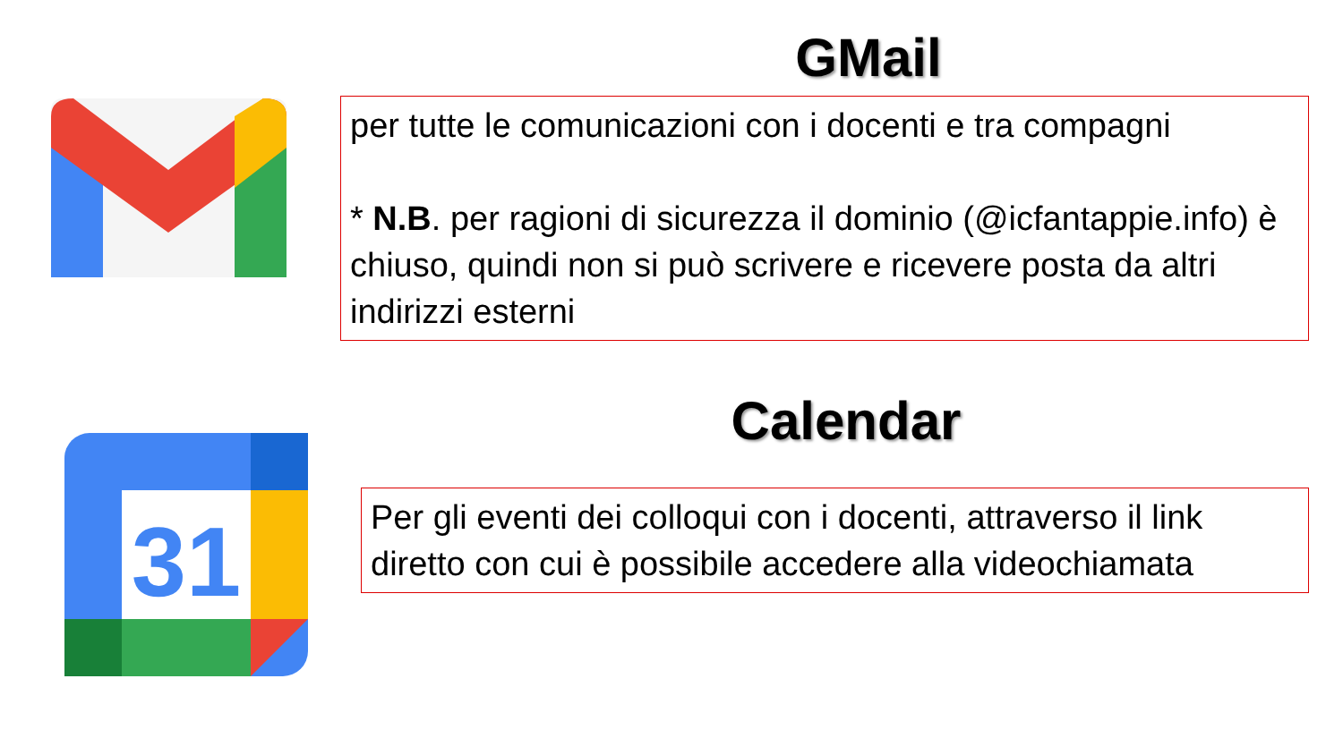GMail
per tutte le comunicazioni con i docenti e tra compagni
* N.B. per ragioni di sicurezza il dominio (@icfantappie.info) è chiuso, quindi non si può scrivere e ricevere posta da altri indirizzi esterni
31
Calendar
Per gli eventi dei colloqui con i docenti, attraverso il link diretto con cui è possibile accedere alla videochiamata